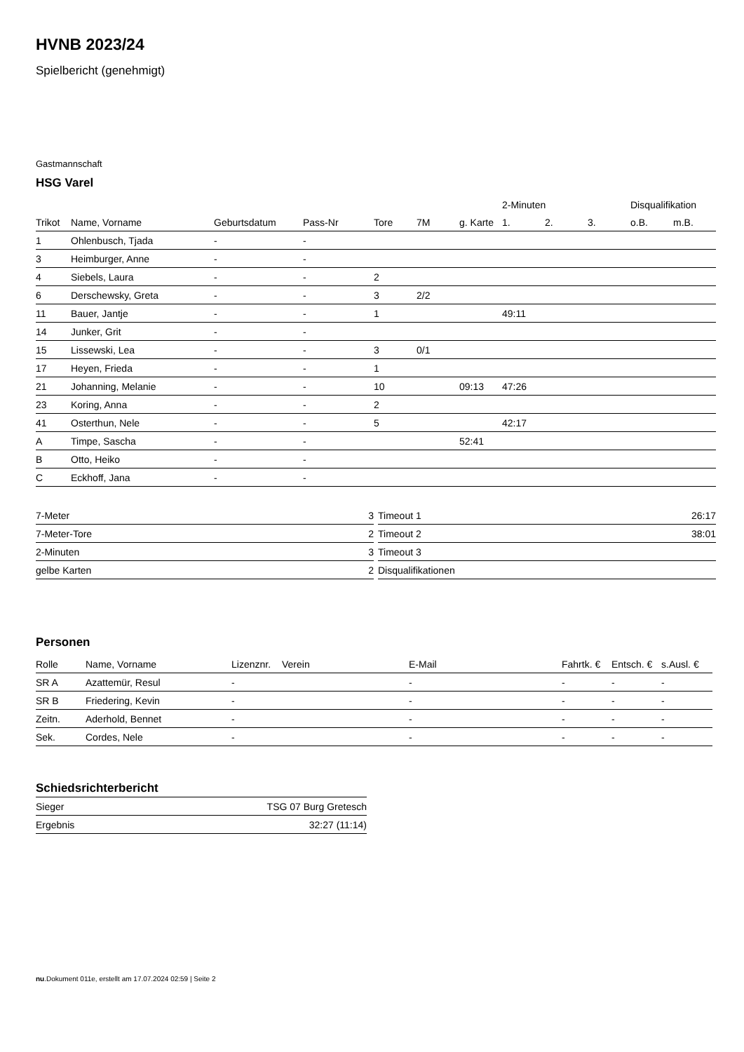HVNB 2023/24
Spielbericht (genehmigt)
Gastmannschaft
HSG Varel
| | | | | | | | 2-Minuten | | | Disqualifikation | |
| --- | --- | --- | --- | --- | --- | --- | --- | --- | --- | --- | --- |
| Trikot | Name, Vorname | Geburtsdatum | Pass-Nr | Tore | 7M | g. Karte | 1. | 2. | 3. | o.B. | m.B. |
| 1 | Ohlenbusch, Tjada | - | - | | | | | | | | |
| 3 | Heimburger, Anne | - | - | | | | | | | | |
| 4 | Siebels, Laura | - | - | 2 | | | | | | | |
| 6 | Derschewsky, Greta | - | - | 3 | 2/2 | | | | | | |
| 11 | Bauer, Jantje | - | - | 1 | | | 49:11 | | | | |
| 14 | Junker, Grit | - | - | | | | | | | | |
| 15 | Lissewski, Lea | - | - | 3 | 0/1 | | | | | | |
| 17 | Heyen, Frieda | - | - | 1 | | | | | | | |
| 21 | Johanning, Melanie | - | - | 10 | | 09:13 | 47:26 | | | | |
| 23 | Koring, Anna | - | - | 2 | | | | | | | |
| 41 | Osterthun, Nele | - | - | 5 | | | 42:17 | | | | |
| A | Timpe, Sascha | - | - | | | 52:41 | | | | | |
| B | Otto, Heiko | - | - | | | | | | | | |
| C | Eckhoff, Jana | - | - | | | | | | | | |
| 7-Meter | 3 |
| 7-Meter-Tore | 2 |
| 2-Minuten | 3 |
| gelbe Karten | 2 |
| Timeout 1 | 26:17 |
| Timeout 2 | 38:01 |
| Timeout 3 | |
| Disqualifikationen | |
Personen
| Rolle | Name, Vorname | Lizenznr. | Verein | E-Mail | Fahrtk. € | Entsch. € | s.Ausl. € |
| --- | --- | --- | --- | --- | --- | --- | --- |
| SR A | Azattemür, Resul | - | | - | - | - | - |
| SR B | Friedering, Kevin | - | | - | - | - | - |
| Zeitn. | Aderhold, Bennet | - | | - | - | - | - |
| Sek. | Cordes, Nele | - | | - | - | - | - |
Schiedsrichterbericht
| Sieger | TSG 07 Burg Gretesch |
| Ergebnis | 32:27 (11:14) |
nu.Dokument 011e, erstellt am 17.07.2024 02:59 | Seite 2